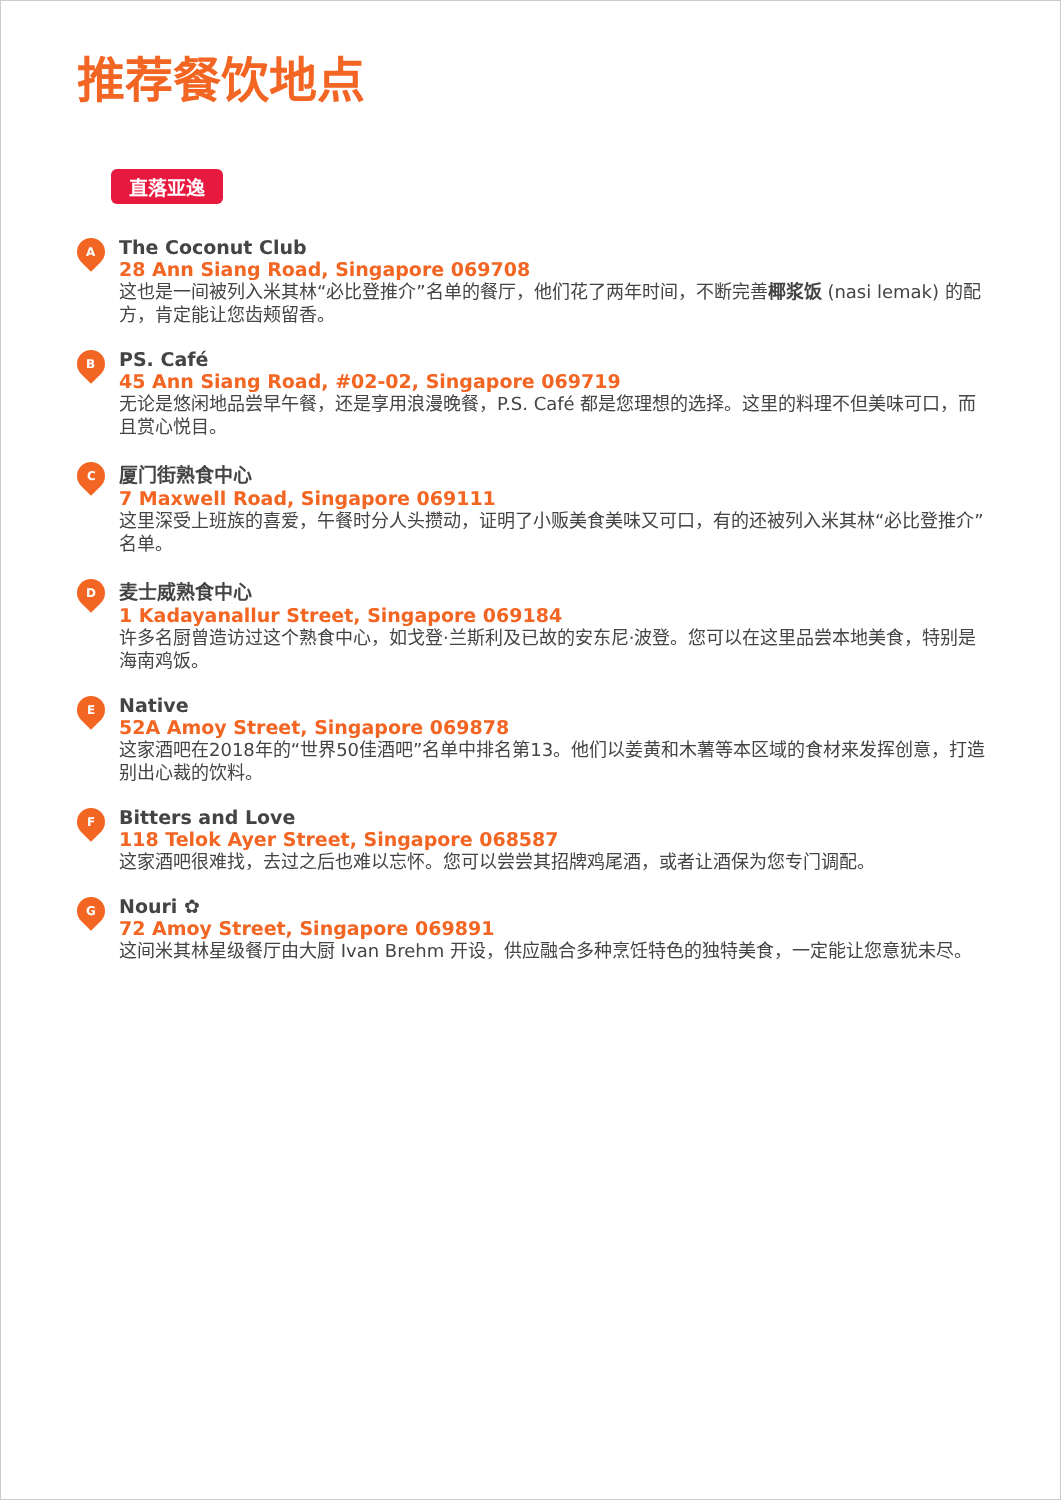推荐餐饮地点
直落亚逸
A
The Coconut Club
28 Ann Siang Road, Singapore 069708
这也是一间被列入米其林“必比登推介”名单的餐厅，他们花了两年时间，不断完善椰浆饭 (nasi lemak) 的配方，肯定能让您齿颊留香。
B
PS. Café
45 Ann Siang Road, #02-02, Singapore 069719
无论是悠闲地品尝早午餐，还是享用浪漫晚餐，P.S. Café 都是您理想的选择。这里的料理不但美味可口，而且赏心悦目。
C
厦门街熟食中心
7 Maxwell Road, Singapore 069111
这里深受上班族的喜爱，午餐时分人头攒动，证明了小贩美食美味又可口，有的还被列入米其林“必比登推介”名单。
D
麦士威熟食中心
1 Kadayanallur Street, Singapore 069184
许多名厨曾造访过这个熟食中心，如戈登·兰斯利及已故的安东尼·波登。您可以在这里品尝本地美食，特别是海南鸡饭。
E
Native
52A Amoy Street, Singapore 069878
这家酒吧在2018年的“世界50佳酒吧”名单中排名第13。他们以姜黄和木薯等本区域的食材来发挥创意，打造别出心裁的饮料。
F
Bitters and Love
118 Telok Ayer Street, Singapore 068587
这家酒吧很难找，去过之后也难以忘怀。您可以尝尝其招牌鸡尾酒，或者让酒保为您专门调配。
G
Nouri ✿
72 Amoy Street, Singapore 069891
这间米其林星级餐厅由大厨 Ivan Brehm 开设，供应融合多种烹饪特色的独特美食，一定能让您意犹未尽。